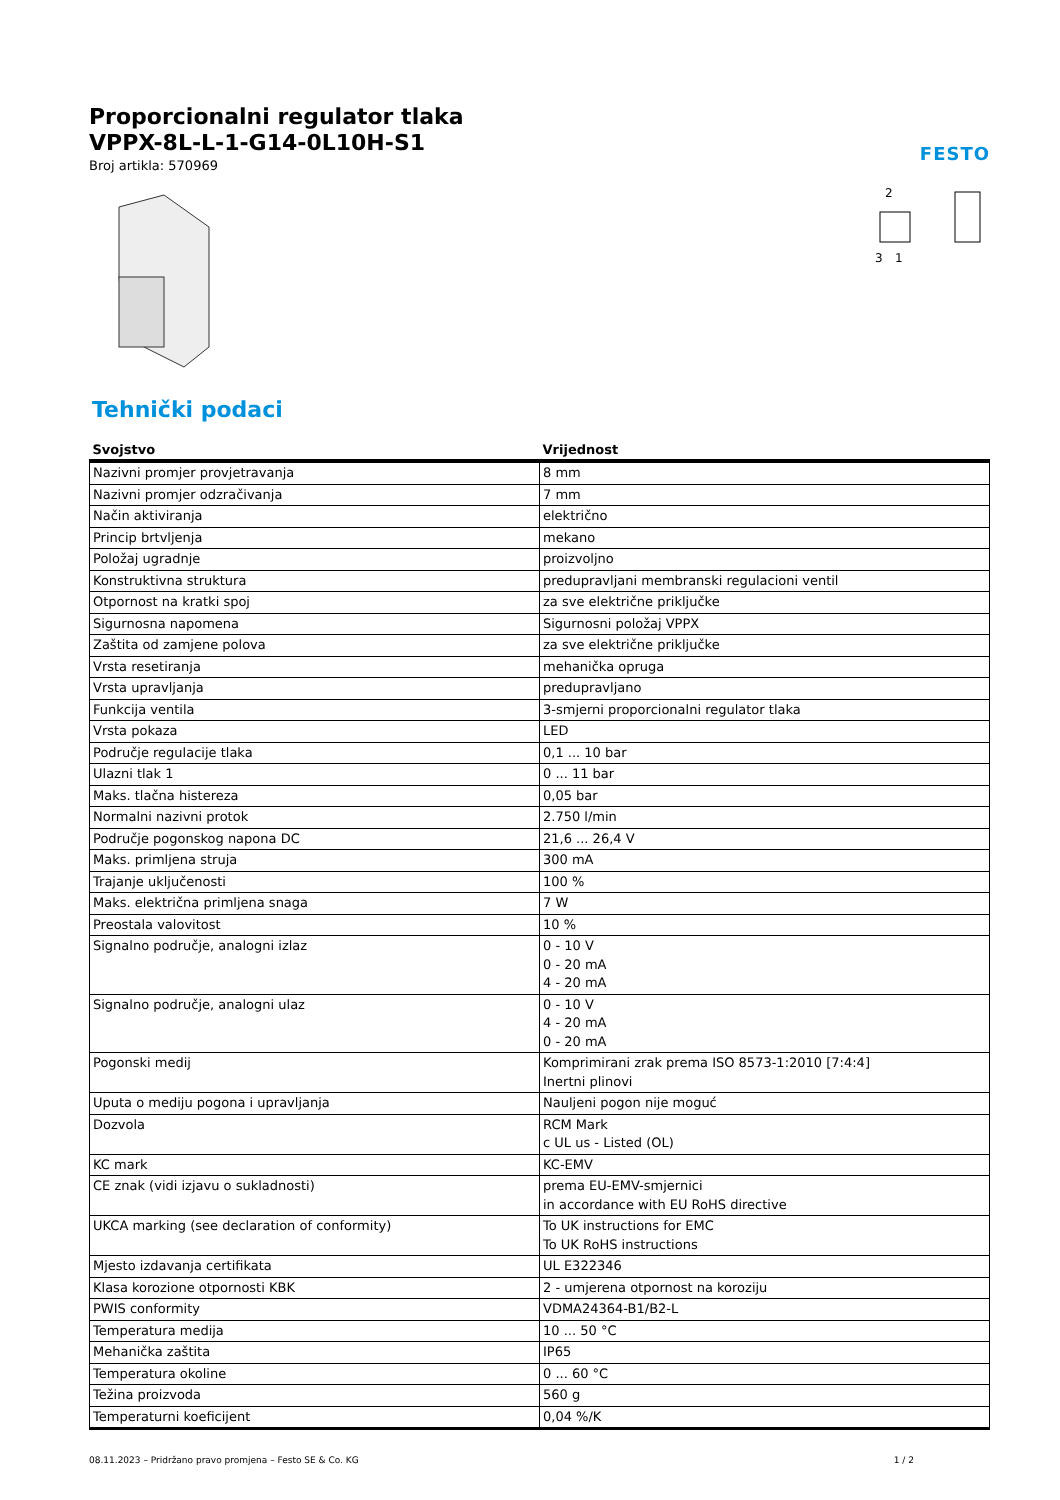FESTO
Proporcionalni regulator tlaka
VPPX-8L-L-1-G14-0L10H-S1
Broj artikla: 570969
2
3
1
Tehnički podaci
| Svojstvo | Vrijednost |
| --- | --- |
| Nazivni promjer provjetravanja | 8 mm |
| Nazivni promjer odzračivanja | 7 mm |
| Način aktiviranja | električno |
| Princip brtvljenja | mekano |
| Položaj ugradnje | proizvoljno |
| Konstruktivna struktura | predupravljani membranski regulacioni ventil |
| Otpornost na kratki spoj | za sve električne priključke |
| Sigurnosna napomena | Sigurnosni položaj VPPX |
| Zaštita od zamjene polova | za sve električne priključke |
| Vrsta resetiranja | mehanička opruga |
| Vrsta upravljanja | predupravljano |
| Funkcija ventila | 3-smjerni proporcionalni regulator tlaka |
| Vrsta pokaza | LED |
| Područje regulacije tlaka | 0,1 ... 10 bar |
| Ulazni tlak 1 | 0 ... 11 bar |
| Maks. tlačna histereza | 0,05 bar |
| Normalni nazivni protok | 2.750 l/min |
| Područje pogonskog napona DC | 21,6 ... 26,4 V |
| Maks. primljena struja | 300 mA |
| Trajanje uključenosti | 100 % |
| Maks. električna primljena snaga | 7 W |
| Preostala valovitost | 10 % |
| Signalno područje, analogni izlaz | 0 - 10 V 0 - 20 mA 4 - 20 mA |
| Signalno područje, analogni ulaz | 0 - 10 V 4 - 20 mA 0 - 20 mA |
| Pogonski medij | Komprimirani zrak prema ISO 8573-1:2010 [7:4:4] Inertni plinovi |
| Uputa o mediju pogona i upravljanja | Nauljeni pogon nije moguć |
| Dozvola | RCM Mark c UL us - Listed (OL) |
| KC mark | KC-EMV |
| CE znak (vidi izjavu o sukladnosti) | prema EU-EMV-smjernici in accordance with EU RoHS directive |
| UKCA marking (see declaration of conformity) | To UK instructions for EMC To UK RoHS instructions |
| Mjesto izdavanja certifikata | UL E322346 |
| Klasa korozione otpornosti KBK | 2 - umjerena otpornost na koroziju |
| PWIS conformity | VDMA24364-B1/B2-L |
| Temperatura medija | 10 ... 50 °C |
| Mehanička zaštita | IP65 |
| Temperatura okoline | 0 ... 60 °C |
| Težina proizvoda | 560 g |
| Temperaturni koeficijent | 0,04 %/K |
08.11.2023 – Pridržano pravo promjena – Festo SE & Co. KG 1 / 2